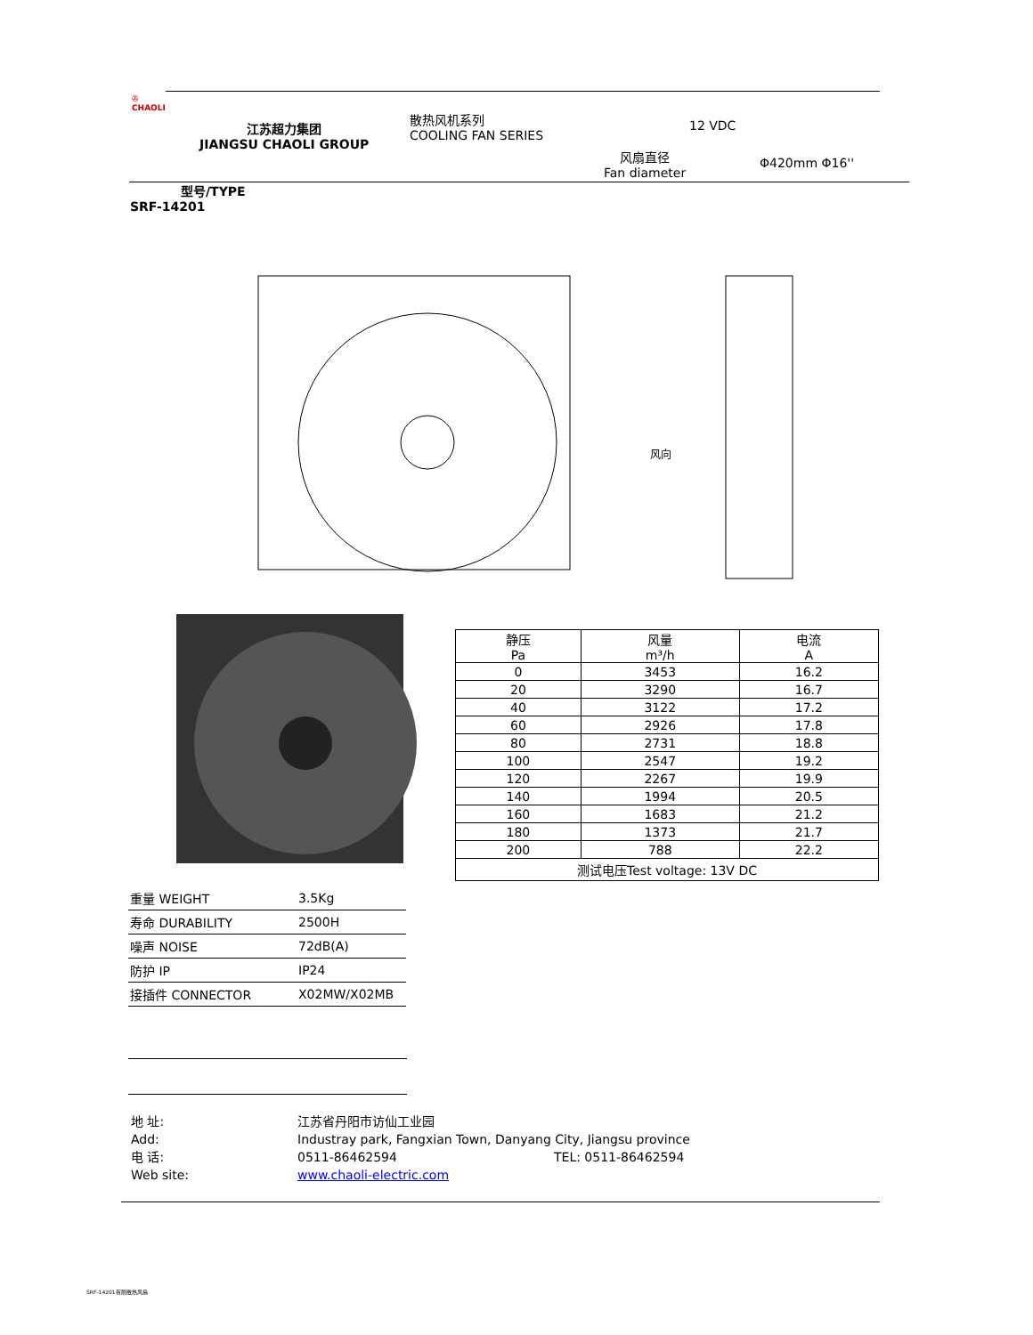✇
CHAOLI
江苏超力集团
JIANGSU CHAOLI GROUP
散热风机系列
COOLING FAN SERIES
12 VDC
风扇直径
Fan diameter
Φ420mm Φ16''
型号/TYPE
SRF-14201
风向
| 静压 Pa | 风量 m³/h | 电流 A |
| --- | --- | --- |
| 0 | 3453 | 16.2 |
| 20 | 3290 | 16.7 |
| 40 | 3122 | 17.2 |
| 60 | 2926 | 17.8 |
| 80 | 2731 | 18.8 |
| 100 | 2547 | 19.2 |
| 120 | 2267 | 19.9 |
| 140 | 1994 | 20.5 |
| 160 | 1683 | 21.2 |
| 180 | 1373 | 21.7 |
| 200 | 788 | 22.2 |
| 测试电压Test voltage: 13V DC | | |
| 重量 WEIGHT | 3.5Kg |
| 寿命 DURABILITY | 2500H |
| 噪声 NOISE | 72dB(A) |
| 防护 IP | IP24 |
| 接插件 CONNECTOR | X02MW/X02MB |
地 址: 江苏省丹阳市访仙工业园
Add: Industray park, Fangxian Town, Danyang City, Jiangsu province
电 话: 0511-86462594 TEL: 0511-86462594
Web site: www.chaoli-electric.com
SRF-14201有刷散热风扇